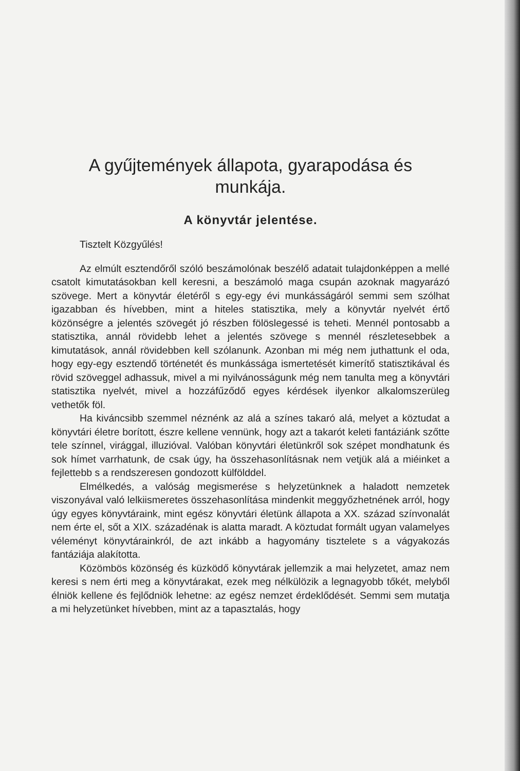A gyűjtemények állapota, gyarapodása és munkája.
A könyvtár jelentése.
Tisztelt Közgyűlés!
Az elmúlt esztendőről szóló beszámolónak beszélő adatait tulajdonképpen a mellé csatolt kimutatásokban kell keresni, a beszámoló maga csupán azoknak magyarázó szövege. Mert a könyvtár életéről s egy-egy évi munkásságáról semmi sem szólhat igazabban és hívebben, mint a hiteles statisztika, mely a könyvtár nyelvét értő közönségre a jelentés szövegét jó részben fölöslegessé is teheti. Mennél pontosabb a statisztika, annál rövidebb lehet a jelentés szövege s mennél részletesebbek a kimutatások, annál rövidebben kell szólanunk. Azonban mi még nem juthattunk el oda, hogy egy-egy esztendő történetét és munkássága ismertetését kimerítő statisztikával és rövid szöveggel adhassuk, mivel a mi nyilvánosságunk még nem tanulta meg a könyvtári statisztika nyelvét, mivel a hozzáfűződő egyes kérdések ilyenkor alkalomszerüleg vethetők föl.
Ha kiváncsibb szemmel néznénk az alá a színes takaró alá, melyet a köztudat a könyvtári életre borított, észre kellene vennünk, hogy azt a takarót keleti fantáziánk szőtte tele színnel, virággal, illuzióval. Valóban könyvtári életünkről sok szépet mondhatunk és sok hímet varrhatunk, de csak úgy, ha összehasonlításnak nem vetjük alá a miéinket a fejlettebb s a rendszeresen gondozott külfölddel.
Elmélkedés, a valóság megismerése s helyzetünknek a haladott nemzetek viszonyával való lelkiismeretes összehasonlítása mindenkit meggyőzhetnének arról, hogy úgy egyes könyvtáraink, mint egész könyvtári életünk állapota a XX. század színvonalát nem érte el, sőt a XIX. századénak is alatta maradt. A köztudat formált ugyan valamelyes véleményt könyvtárainkról, de azt inkább a hagyomány tisztelete s a vágyakozás fantáziája alakította.
Közömbös közönség és küzködő könyvtárak jellemzik a mai helyzetet, amaz nem keresi s nem érti meg a könyvtárakat, ezek meg nélkülözik a legnagyobb tőkét, melyből élniök kellene és fejlődniök lehetne: az egész nemzet érdeklődését. Semmi sem mutatja a mi helyzetünket hívebben, mint az a tapasztalás, hogy